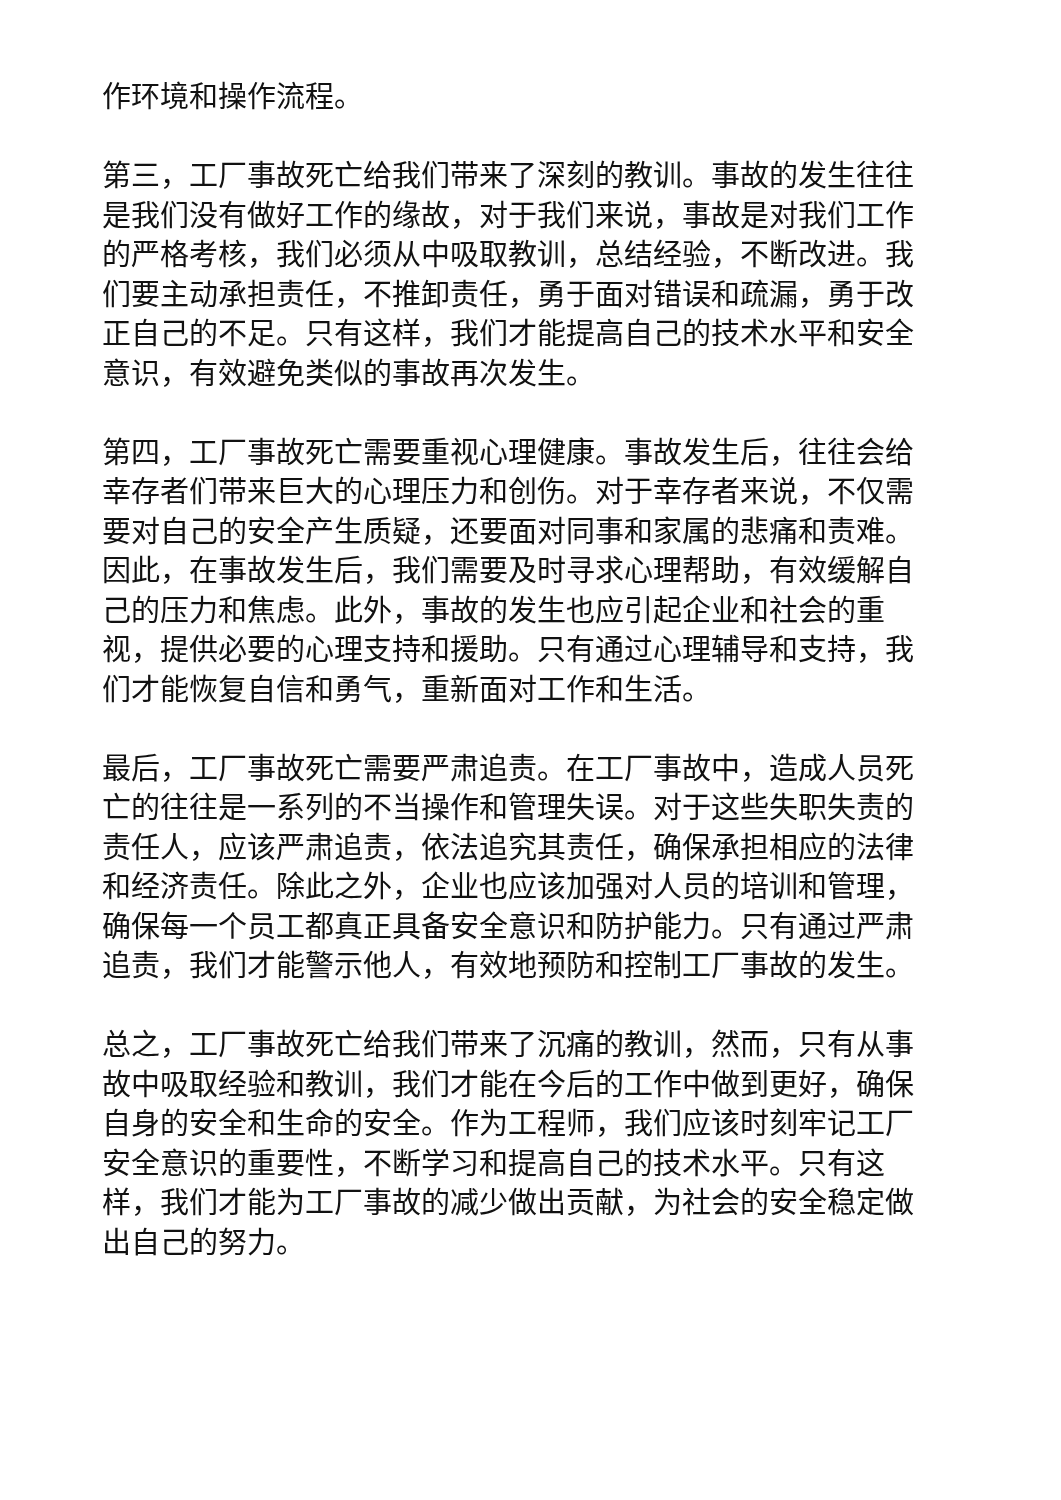作环境和操作流程。
第三，工厂事故死亡给我们带来了深刻的教训。事故的发生往往是我们没有做好工作的缘故，对于我们来说，事故是对我们工作的严格考核，我们必须从中吸取教训，总结经验，不断改进。我们要主动承担责任，不推卸责任，勇于面对错误和疏漏，勇于改正自己的不足。只有这样，我们才能提高自己的技术水平和安全意识，有效避免类似的事故再次发生。
第四，工厂事故死亡需要重视心理健康。事故发生后，往往会给幸存者们带来巨大的心理压力和创伤。对于幸存者来说，不仅需要对自己的安全产生质疑，还要面对同事和家属的悲痛和责难。因此，在事故发生后，我们需要及时寻求心理帮助，有效缓解自己的压力和焦虑。此外，事故的发生也应引起企业和社会的重视，提供必要的心理支持和援助。只有通过心理辅导和支持，我们才能恢复自信和勇气，重新面对工作和生活。
最后，工厂事故死亡需要严肃追责。在工厂事故中，造成人员死亡的往往是一系列的不当操作和管理失误。对于这些失职失责的责任人，应该严肃追责，依法追究其责任，确保承担相应的法律和经济责任。除此之外，企业也应该加强对人员的培训和管理，确保每一个员工都真正具备安全意识和防护能力。只有通过严肃追责，我们才能警示他人，有效地预防和控制工厂事故的发生。
总之，工厂事故死亡给我们带来了沉痛的教训，然而，只有从事故中吸取经验和教训，我们才能在今后的工作中做到更好，确保自身的安全和生命的安全。作为工程师，我们应该时刻牢记工厂安全意识的重要性，不断学习和提高自己的技术水平。只有这样，我们才能为工厂事故的减少做出贡献，为社会的安全稳定做出自己的努力。